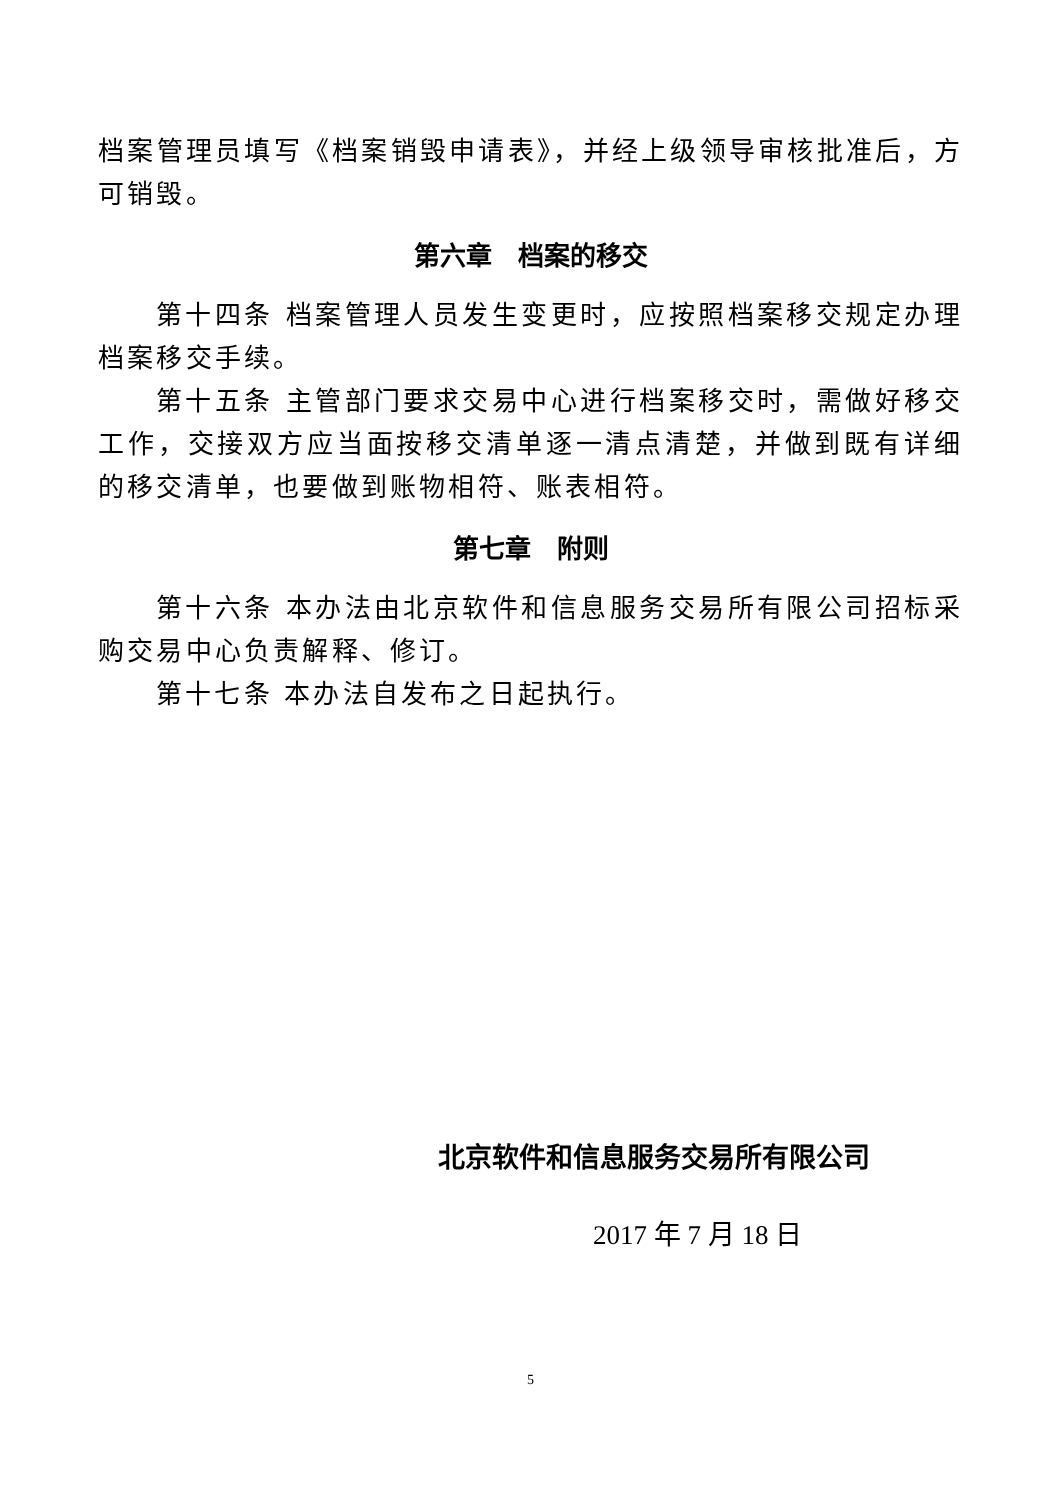档案管理员填写《档案销毁申请表》，并经上级领导审核批准后，方可销毁。
第六章　档案的移交
第十四条 档案管理人员发生变更时，应按照档案移交规定办理档案移交手续。
第十五条 主管部门要求交易中心进行档案移交时，需做好移交工作，交接双方应当面按移交清单逐一清点清楚，并做到既有详细的移交清单，也要做到账物相符、账表相符。
第七章　附则
第十六条 本办法由北京软件和信息服务交易所有限公司招标采购交易中心负责解释、修订。
第十七条 本办法自发布之日起执行。
北京软件和信息服务交易所有限公司
2017 年 7 月 18 日
5